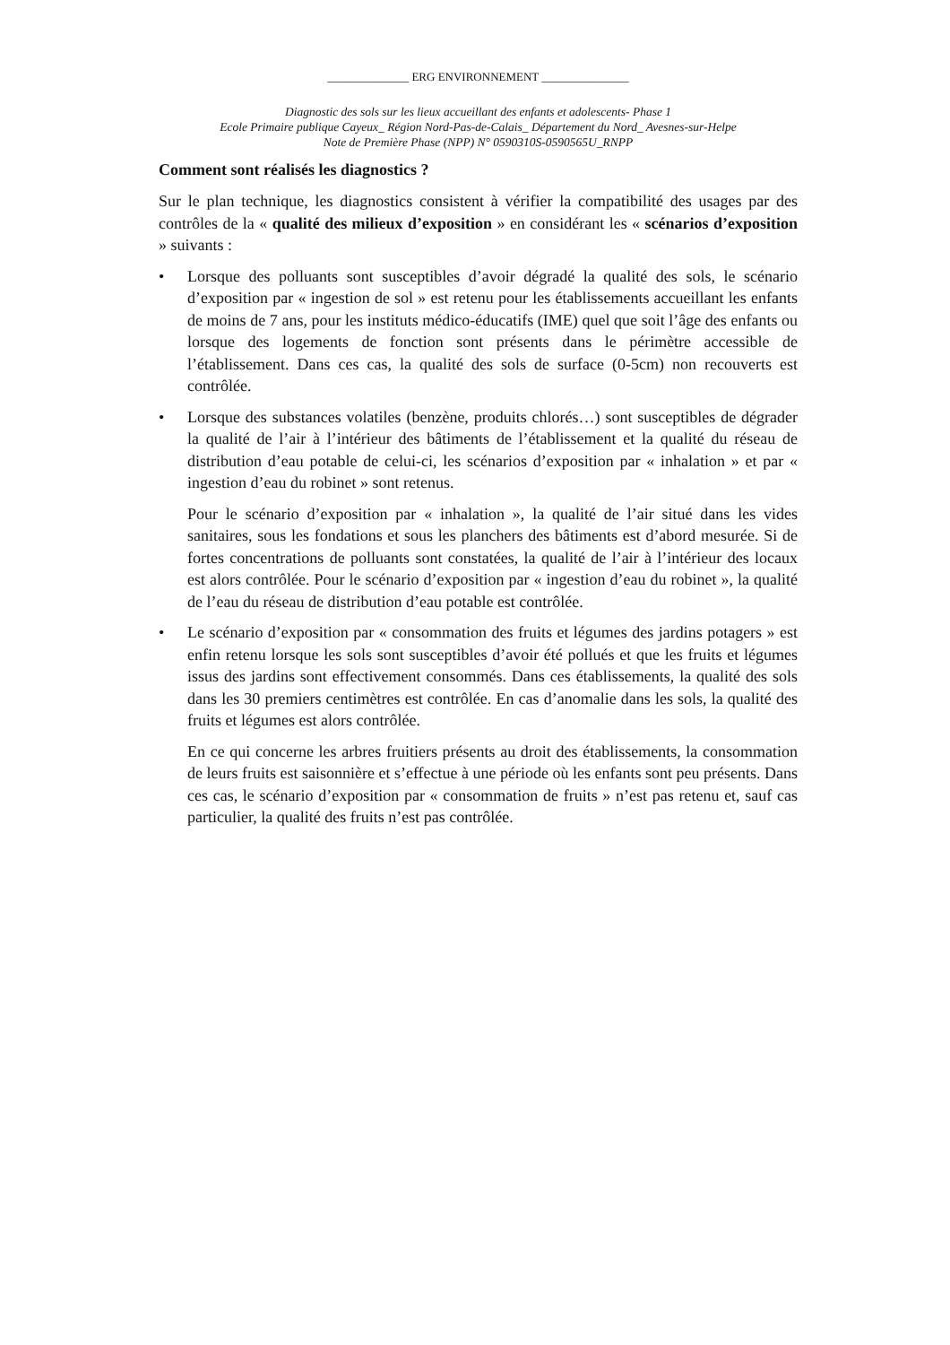______________ ERG ENVIRONNEMENT _______________
Diagnostic des sols sur les lieux accueillant des enfants et adolescents- Phase 1
Ecole Primaire publique Cayeux_ Région Nord-Pas-de-Calais_ Département du Nord_ Avesnes-sur-Helpe
Note de Première Phase (NPP) N° 0590310S-0590565U_RNPP
Comment sont réalisés les diagnostics ?
Sur le plan technique, les diagnostics consistent à vérifier la compatibilité des usages par des contrôles de la « qualité des milieux d’exposition » en considérant les « scénarios d’exposition » suivants :
•
Lorsque des polluants sont susceptibles d’avoir dégradé la qualité des sols, le scénario d’exposition par « ingestion de sol » est retenu pour les établissements accueillant les enfants de moins de 7 ans, pour les instituts médico-éducatifs (IME) quel que soit l’âge des enfants ou lorsque des logements de fonction sont présents dans le périmètre accessible de l’établissement. Dans ces cas, la qualité des sols de surface (0-5cm) non recouverts est contrôlée.
•
Lorsque des substances volatiles (benzène, produits chlorés…) sont susceptibles de dégrader la qualité de l’air à l’intérieur des bâtiments de l’établissement et la qualité du réseau de distribution d’eau potable de celui-ci, les scénarios d’exposition par « inhalation » et par « ingestion d’eau du robinet » sont retenus.
Pour le scénario d’exposition par « inhalation », la qualité de l’air situé dans les vides sanitaires, sous les fondations et sous les planchers des bâtiments est d’abord mesurée. Si de fortes concentrations de polluants sont constatées, la qualité de l’air à l’intérieur des locaux est alors contrôlée. Pour le scénario d’exposition par « ingestion d’eau du robinet », la qualité de l’eau du réseau de distribution d’eau potable est contrôlée.
•
Le scénario d’exposition par « consommation des fruits et légumes des jardins potagers » est enfin retenu lorsque les sols sont susceptibles d’avoir été pollués et que les fruits et légumes issus des jardins sont effectivement consommés. Dans ces établissements, la qualité des sols dans les 30 premiers centimètres est contrôlée. En cas d’anomalie dans les sols, la qualité des fruits et légumes est alors contrôlée.
En ce qui concerne les arbres fruitiers présents au droit des établissements, la consommation de leurs fruits est saisonnière et s’effectue à une période où les enfants sont peu présents. Dans ces cas, le scénario d’exposition par « consommation de fruits » n’est pas retenu et, sauf cas particulier, la qualité des fruits n’est pas contrôlée.